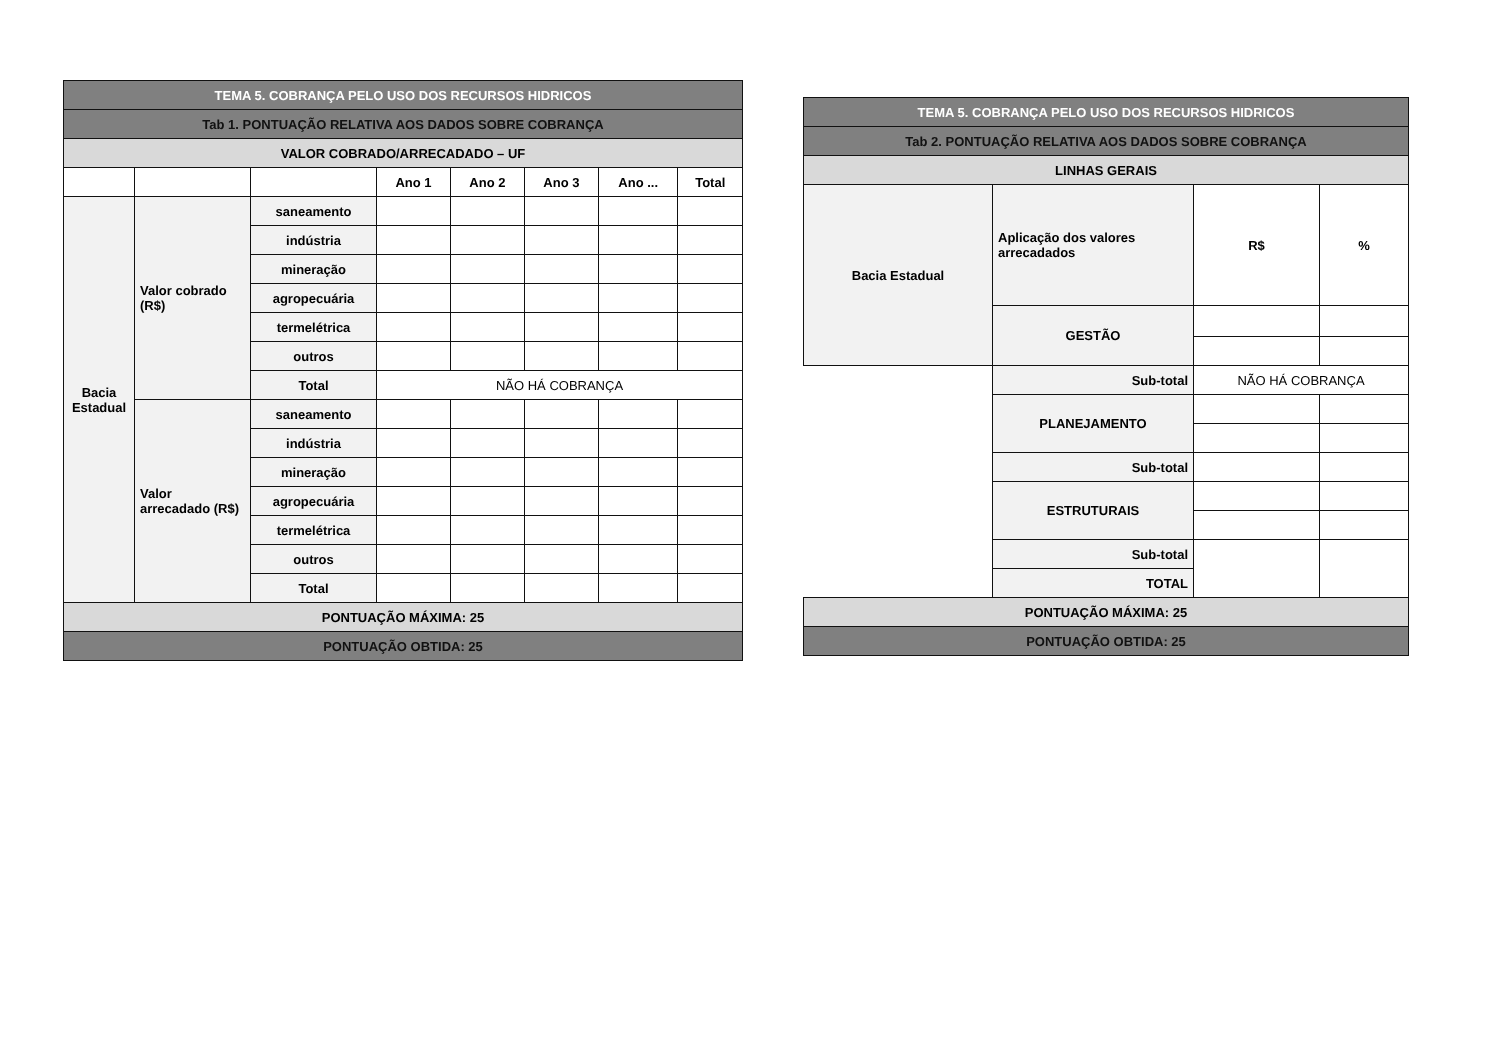| TEMA 5. COBRANÇA PELO USO DOS RECURSOS HIDRICOS | | | | | | | |
| --- | --- | --- | --- | --- | --- | --- | --- |
| Tab 1. PONTUAÇÃO RELATIVA AOS DADOS SOBRE COBRANÇA | | | | | | | |
| VALOR COBRADO/ARRECADADO – UF | | | | | | | |
| | | | Ano 1 | Ano 2 | Ano 3 | Ano ... | Total |
| Bacia Estadual | Valor cobrado (R$) | saneamento | | | | | |
| | | indústria | | | | | |
| | | mineração | | | | | |
| | | agropecuária | | | | | |
| | | termelétrica | | | | | |
| | | outros | | | | | |
| | | Total | NÃO HÁ COBRANÇA | | | | |
| | Valor arrecadado (R$) | saneamento | | | | | |
| | | indústria | | | | | |
| | | mineração | | | | | |
| | | agropecuária | | | | | |
| | | termelétrica | | | | | |
| | | outros | | | | | |
| | | Total | | | | | |
| PONTUAÇÃO MÁXIMA: 25 | | | | | | | |
| PONTUAÇÃO OBTIDA: 25 | | | | | | | |
| TEMA 5. COBRANÇA PELO USO DOS RECURSOS HIDRICOS | | | |
| --- | --- | --- | --- |
| Tab 2. PONTUAÇÃO RELATIVA AOS DADOS SOBRE COBRANÇA | | | |
| LINHAS GERAIS | | | |
| Bacia Estadual | Aplicação dos valores arrecadados | R$ | % |
| | GESTÃO | | |
| | Sub-total | NÃO HÁ COBRANÇA | |
| | PLANEJAMENTO | | |
| | Sub-total | | |
| | ESTRUTURAIS | | |
| | Sub-total | | |
| | TOTAL | | |
| PONTUAÇÃO MÁXIMA: 25 | | | |
| PONTUAÇÃO OBTIDA: 25 | | | |